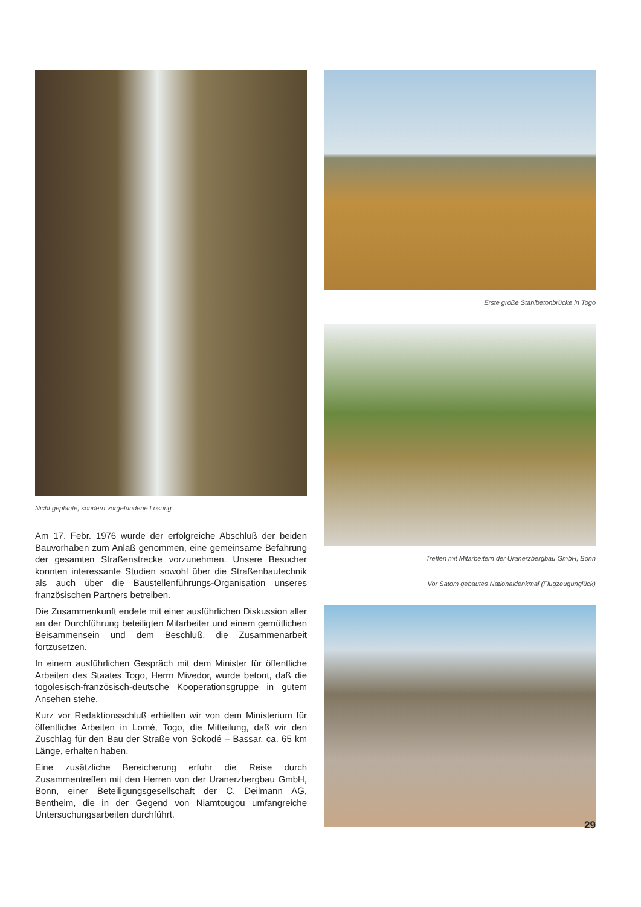Nicht geplante, sondern vorgefundene Lösung
Am 17. Febr. 1976 wurde der erfolgreiche Abschluß der beiden Bauvorhaben zum Anlaß genommen, eine gemeinsame Befahrung der gesamten Straßenstrecke vorzunehmen. Unsere Besucher konnten interessante Studien sowohl über die Straßenbautechnik als auch über die Baustellenführungs-Organisation unseres französischen Partners betreiben.
Die Zusammenkunft endete mit einer ausführlichen Diskussion aller an der Durchführung beteiligten Mitarbeiter und einem gemütlichen Beisammensein und dem Beschluß, die Zusammenarbeit fortzusetzen.
In einem ausführlichen Gespräch mit dem Minister für öffentliche Arbeiten des Staates Togo, Herrn Mivedor, wurde betont, daß die togolesisch-französisch-deutsche Kooperationsgruppe in gutem Ansehen stehe.
Kurz vor Redaktionsschluß erhielten wir von dem Ministerium für öffentliche Arbeiten in Lomé, Togo, die Mitteilung, daß wir den Zuschlag für den Bau der Straße von Sokodé – Bassar, ca. 65 km Länge, erhalten haben.
Eine zusätzliche Bereicherung erfuhr die Reise durch Zusammentreffen mit den Herren von der Uranerzbergbau GmbH, Bonn, einer Beteiligungsgesellschaft der C. Deilmann AG, Bentheim, die in der Gegend von Niamtougou umfangreiche Untersuchungsarbeiten durchführt.
Erste große Stahlbetonbrücke in Togo
Treffen mit Mitarbeitern der Uranerzbergbau GmbH, Bonn
Vor Satom gebautes Nationaldenkmal (Flugzeugunglück)
29